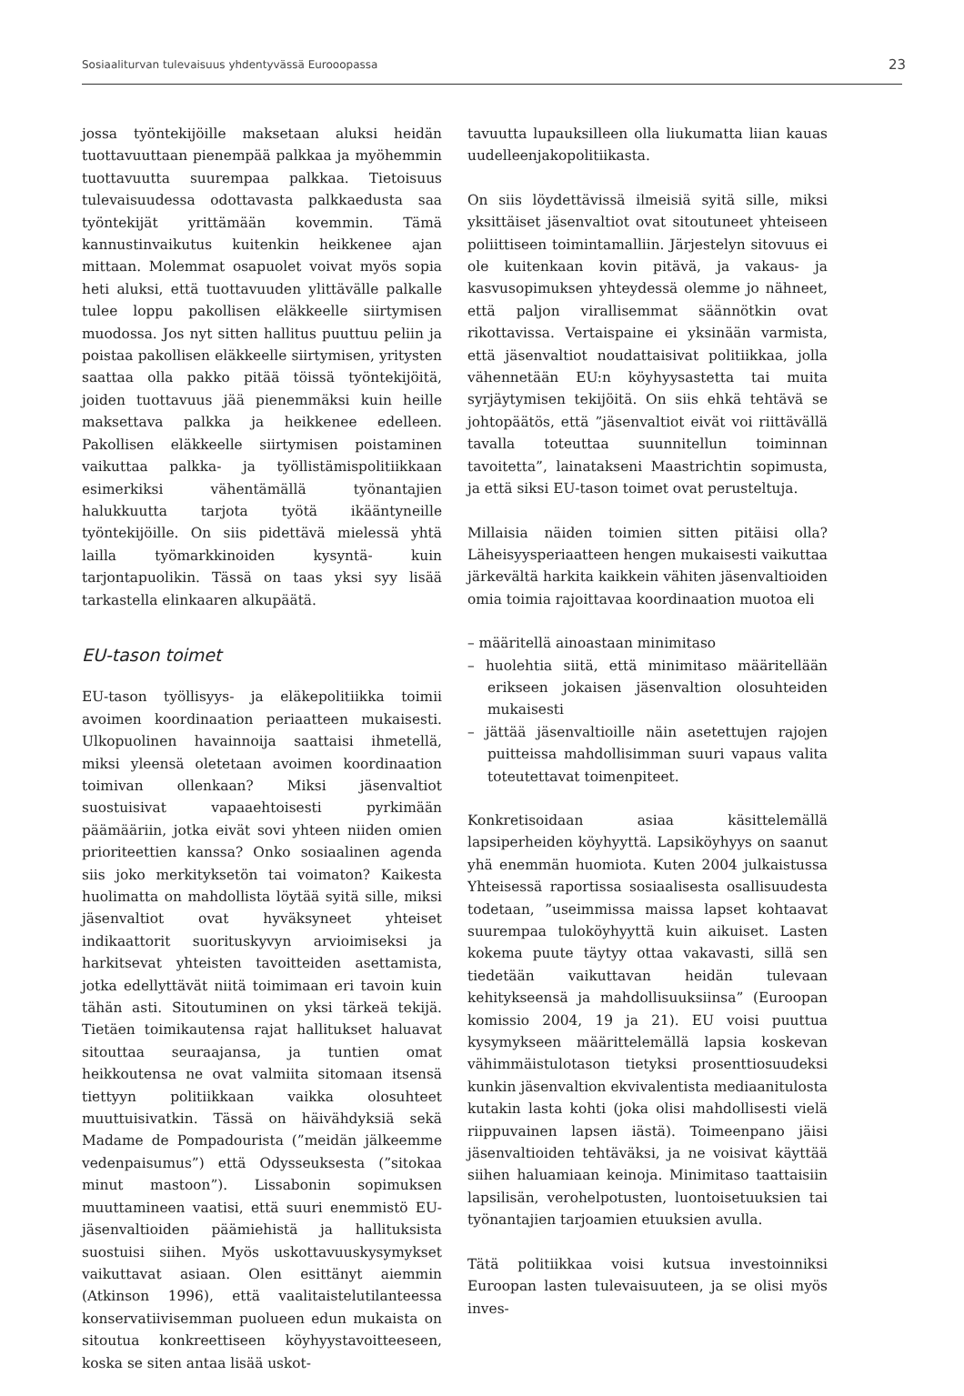Sosiaaliturvan tulevaisuus yhdentyvässä Eurooopassa 23
jossa työntekijöille maksetaan aluksi heidän tuottavuuttaan pienempää palkkaa ja myöhemmin tuottavuutta suurempaa palkkaa. Tietoisuus tulevaisuudessa odottavasta palkkaedusta saa työntekijät yrittämään kovemmin. Tämä kannustinvaikutus kuitenkin heikkenee ajan mittaan. Molemmat osapuolet voivat myös sopia heti aluksi, että tuottavuuden ylittävälle palkalle tulee loppu pakollisen eläkkeelle siirtymisen muodossa. Jos nyt sitten hallitus puuttuu peliin ja poistaa pakollisen eläkkeelle siirtymisen, yritysten saattaa olla pakko pitää töissä työntekijöitä, joiden tuottavuus jää pienemmäksi kuin heille maksettava palkka ja heikkenee edelleen. Pakollisen eläkkeelle siirtymisen poistaminen vaikuttaa palkka- ja työllistämispolitiikkaan esimerkiksi vähentämällä työnantajien halukkuutta tarjota työtä ikääntyneille työntekijöille. On siis pidettävä mielessä yhtä lailla työmarkkinoiden kysyntä- kuin tarjontapuolikin. Tässä on taas yksi syy lisää tarkastella elinkaaren alkupäätä.
EU-tason toimet
EU-tason työllisyys- ja eläkepolitiikka toimii avoimen koordinaation periaatteen mukaisesti. Ulkopuolinen havainnoija saattaisi ihmetellä, miksi yleensä oletetaan avoimen koordinaation toimivan ollenkaan? Miksi jäsenvaltiot suostuisivat vapaaehtoisesti pyrkimään päämääriin, jotka eivät sovi yhteen niiden omien prioriteettien kanssa? Onko sosiaalinen agenda siis joko merkityksetön tai voimaton? Kaikesta huolimatta on mahdollista löytää syitä sille, miksi jäsenvaltiot ovat hyväksyneet yhteiset indikaattorit suorituskyvyn arvioimiseksi ja harkitsevat yhteisten tavoitteiden asettamista, jotka edellyttävät niitä toimimaan eri tavoin kuin tähän asti. Sitoutuminen on yksi tärkeä tekijä. Tietäen toimikautensa rajat hallitukset haluavat sitouttaa seuraajansa, ja tuntien omat heikkoutensa ne ovat valmiita sitomaan itsensä tiettyyn politiikkaan vaikka olosuhteet muuttuisivatkin. Tässä on häivähdyksiä sekä Madame de Pompadourista (”meidän jälkeemme vedenpaisumus”) että Odysseuksesta (”sitokaa minut mastoon”). Lissabonin sopimuksen muuttamineen vaatisi, että suuri enemmistö EU-jäsenvaltioiden päämiehistä ja hallituksista suostuisi siihen. Myös uskottavuuskysymykset vaikuttavat asiaan. Olen esittänyt aiemmin (Atkinson 1996), että vaalitaistelutilanteessa konservatiivisemman puolueen edun mukaista on sitoutua konkreettiseen köyhyystavoitteeseen, koska se siten antaa lisää uskot-
tavuutta lupauksilleen olla liukumatta liian kauas uudelleenjakopolitiikasta.
On siis löydettävissä ilmeisiä syitä sille, miksi yksittäiset jäsenvaltiot ovat sitoutuneet yhteiseen poliittiseen toimintamalliin. Järjestelyn sitovuus ei ole kuitenkaan kovin pitävä, ja vakaus- ja kasvusopimuksen yhteydessä olemme jo nähneet, että paljon virallisemmat säännötkin ovat rikottavissa. Vertaispaine ei yksinään varmista, että jäsenvaltiot noudattaisivat politiikkaa, jolla vähennetään EU:n köyhyysastetta tai muita syrjäytymisen tekijöitä. On siis ehkä tehtävä se johtopäätös, että ”jäsenvaltiot eivät voi riittävällä tavalla toteuttaa suunnitellun toiminnan tavoitetta”, lainatakseni Maastrichtin sopimusta, ja että siksi EU-tason toimet ovat perusteltuja.
Millaisia näiden toimien sitten pitäisi olla? Läheisyysperiaatteen hengen mukaisesti vaikuttaa järkevältä harkita kaikkein vähiten jäsenvaltioiden omia toimia rajoittavaa koordinaation muotoa eli
– määritellä ainoastaan minimitaso
– huolehtia siitä, että minimitaso määritellään erikseen jokaisen jäsenvaltion olosuhteiden mukaisesti
– jättää jäsenvaltioille näin asetettujen rajojen puitteissa mahdollisimman suuri vapaus valita toteutettavat toimenpiteet.
Konkretisoidaan asiaa käsittelemällä lapsiperheiden köyhyyttä. Lapsiköyhyys on saanut yhä enemmän huomiota. Kuten 2004 julkaistussa Yhteisessä raportissa sosiaalisesta osallisuudesta todetaan, ”useimmissa maissa lapset kohtaavat suurempaa tuloköyhyyttä kuin aikuiset. Lasten kokema puute täytyy ottaa vakavasti, sillä sen tiedetään vaikuttavan heidän tulevaan kehitykseensä ja mahdollisuuksiinsa” (Euroopan komissio 2004, 19 ja 21). EU voisi puuttua kysymykseen määrittelemällä lapsia koskevan vähimmäistulotason tietyksi prosenttiosuudeksi kunkin jäsenvaltion ekvivalentista mediaanitulosta kutakin lasta kohti (joka olisi mahdollisesti vielä riippuvainen lapsen iästä). Toimeenpano jäisi jäsenvaltioiden tehtäväksi, ja ne voisivat käyttää siihen haluamiaan keinoja. Minimitaso taattaisiin lapsilisän, verohelpotusten, luontoisetuuksien tai työnantajien tarjoamien etuuksien avulla.
Tätä politiikkaa voisi kutsua investoinniksi Euroopan lasten tulevaisuuteen, ja se olisi myös inves-